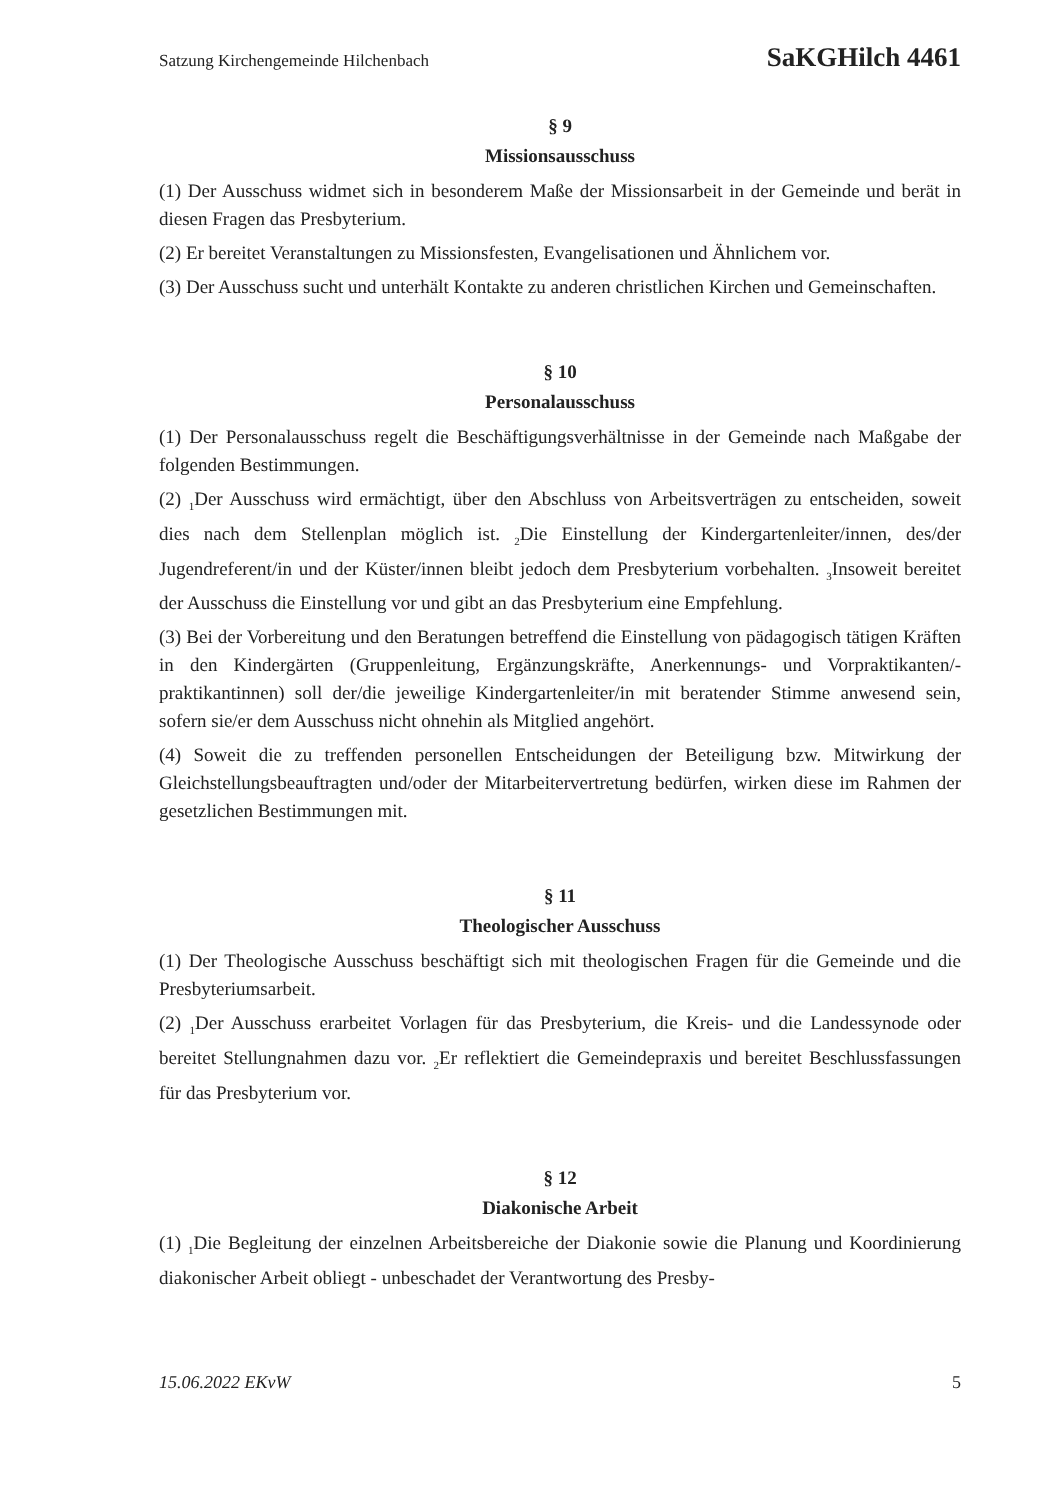Satzung Kirchengemeinde Hilchenbach SaKGHilch 4461
§ 9
Missionsausschuss
(1) Der Ausschuss widmet sich in besonderem Maße der Missionsarbeit in der Gemeinde und berät in diesen Fragen das Presbyterium.
(2) Er bereitet Veranstaltungen zu Missionsfesten, Evangelisationen und Ähnlichem vor.
(3) Der Ausschuss sucht und unterhält Kontakte zu anderen christlichen Kirchen und Gemeinschaften.
§ 10
Personalausschuss
(1) Der Personalausschuss regelt die Beschäftigungsverhältnisse in der Gemeinde nach Maßgabe der folgenden Bestimmungen.
(2) <sub>1</sub>Der Ausschuss wird ermächtigt, über den Abschluss von Arbeitsverträgen zu entscheiden, soweit dies nach dem Stellenplan möglich ist. <sub>2</sub>Die Einstellung der Kindergartenleiter/innen, des/der Jugendreferent/in und der Küster/innen bleibt jedoch dem Presbyterium vorbehalten. <sub>3</sub>Insoweit bereitet der Ausschuss die Einstellung vor und gibt an das Presbyterium eine Empfehlung.
(3) Bei der Vorbereitung und den Beratungen betreffend die Einstellung von pädagogisch tätigen Kräften in den Kindergärten (Gruppenleitung, Ergänzungskräfte, Anerkennungs- und Vorpraktikanten/-praktikantinnen) soll der/die jeweilige Kindergartenleiter/in mit beratender Stimme anwesend sein, sofern sie/er dem Ausschuss nicht ohnehin als Mitglied angehört.
(4) Soweit die zu treffenden personellen Entscheidungen der Beteiligung bzw. Mitwirkung der Gleichstellungsbeauftragten und/oder der Mitarbeitervertretung bedürfen, wirken diese im Rahmen der gesetzlichen Bestimmungen mit.
§ 11
Theologischer Ausschuss
(1) Der Theologische Ausschuss beschäftigt sich mit theologischen Fragen für die Gemeinde und die Presbyteriumsarbeit.
(2) <sub>1</sub>Der Ausschuss erarbeitet Vorlagen für das Presbyterium, die Kreis- und die Landessynode oder bereitet Stellungnahmen dazu vor. <sub>2</sub>Er reflektiert die Gemeindepraxis und bereitet Beschlussfassungen für das Presbyterium vor.
§ 12
Diakonische Arbeit
(1) <sub>1</sub>Die Begleitung der einzelnen Arbeitsbereiche der Diakonie sowie die Planung und Koordinierung diakonischer Arbeit obliegt - unbeschadet der Verantwortung des Presby-
15.06.2022 EKvW 5